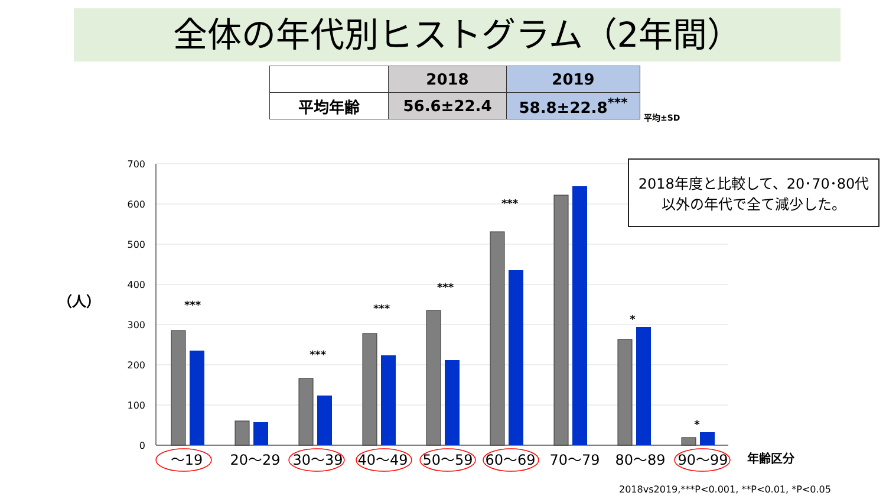全体の年代別ヒストグラム（2年間）
| | 2018 | 2019 |
| 平均年齢 | 56.6±22.4 | 58.8±22.8<sup>***</sup> |
平均±SD
（人）
700
600
500
400
300
200
100
0
***
***
***
***
***
*
*
～19
20～29
30～39
40～49
50～59
60～69
70～79
80～89
90～99
2018年度と比較して、20･70･80代
以外の年代で全て減少した。
年齢区分
2018vs2019,***P<0.001, **P<0.01, *P<0.05